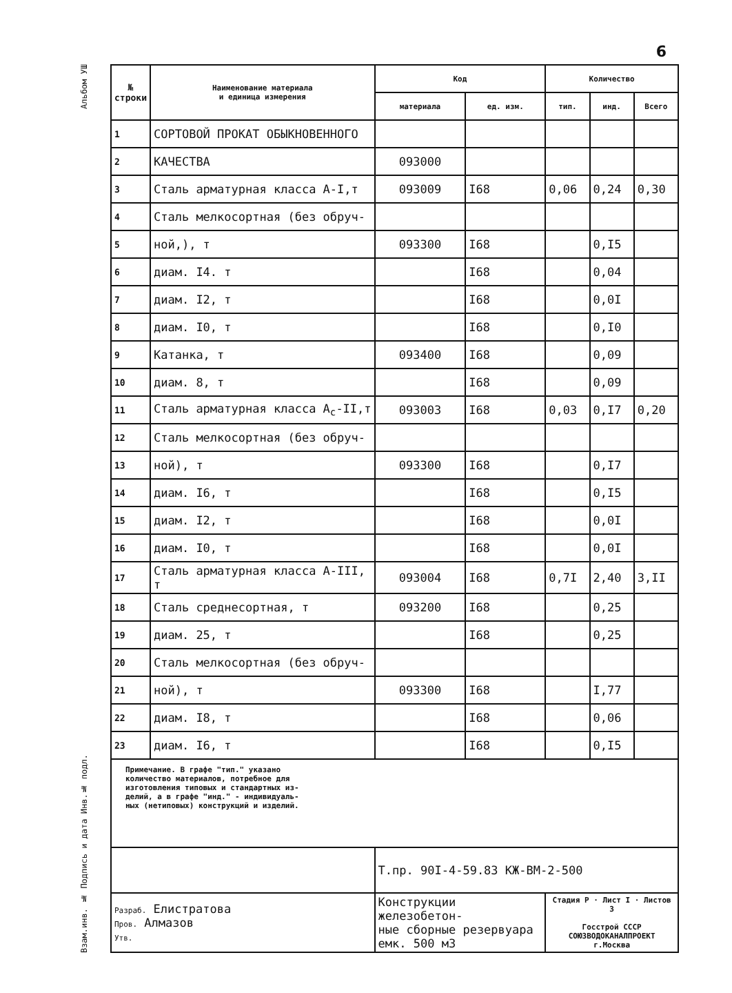6
Альбом УШ
Взам.инв. № Подпись и дата Инв.№ подл.
| № строки | Наименование материала и единица измерения | Код | | Количество | | |
| --- | --- | --- | --- | --- | --- | --- |
| | | материала | ед. изм. | тип. | инд. | Всего |
| 1 | СОРТОВОЙ ПРОКАТ ОБЫКНОВЕННОГО | | | | | |
| 2 | КАЧЕСТВА | 093000 | | | | |
| 3 | Сталь арматурная класса А-I,т | 093009 | I68 | 0,06 | 0,24 | 0,30 |
| 4 | Сталь мелкосортная (без обруч- | | | | | |
| 5 | ной,), т | 093300 | I68 | | 0,I5 | |
| 6 | диам. I4. т | | I68 | | 0,04 | |
| 7 | диам. I2, т | | I68 | | 0,0I | |
| 8 | диам. I0, т | | I68 | | 0,I0 | |
| 9 | Катанка, т | 093400 | I68 | | 0,09 | |
| 10 | диам. 8, т | | I68 | | 0,09 | |
| 11 | Сталь арматурная класса А<sub>с</sub>-II,т | 093003 | I68 | 0,03 | 0,I7 | 0,20 |
| 12 | Сталь мелкосортная (без обруч- | | | | | |
| 13 | ной), т | 093300 | I68 | | 0,I7 | |
| 14 | диам. I6, т | | I68 | | 0,I5 | |
| 15 | диам. I2, т | | I68 | | 0,0I | |
| 16 | диам. I0, т | | I68 | | 0,0I | |
| 17 | Сталь арматурная класса А-III, т | 093004 | I68 | 0,7I | 2,40 | 3,II |
| 18 | Сталь среднесортная, т | 093200 | I68 | | 0,25 | |
| 19 | диам. 25, т | | I68 | | 0,25 | |
| 20 | Сталь мелкосортная (без обруч- | | | | | |
| 21 | ной), т | 093300 | I68 | | I,77 | |
| 22 | диам. I8, т | | I68 | | 0,06 | |
| 23 | диам. I6, т | | I68 | | 0,I5 | |
| Примечание. В графе "тип." указано количество материалов, потребное для изготовления типовых и стандартных из- делий, а в графе "инд." - индивидуаль- ных (нетиповых) конструкций и изделий. | | | | | | |
| | | Т.пр. 90I-4-59.83 КЖ-ВМ-2-500 | | | | |
| Разраб. Елистратова Пров. Алмазов Утв. | | Конструкции железобетон- ные сборные резервуара емк. 500 м3 | | Стадия Р · Лист I · Листов 3 Госстрой СССР СОЮЗВОДОКАНАЛПРОЕКТ г.Москва | | |